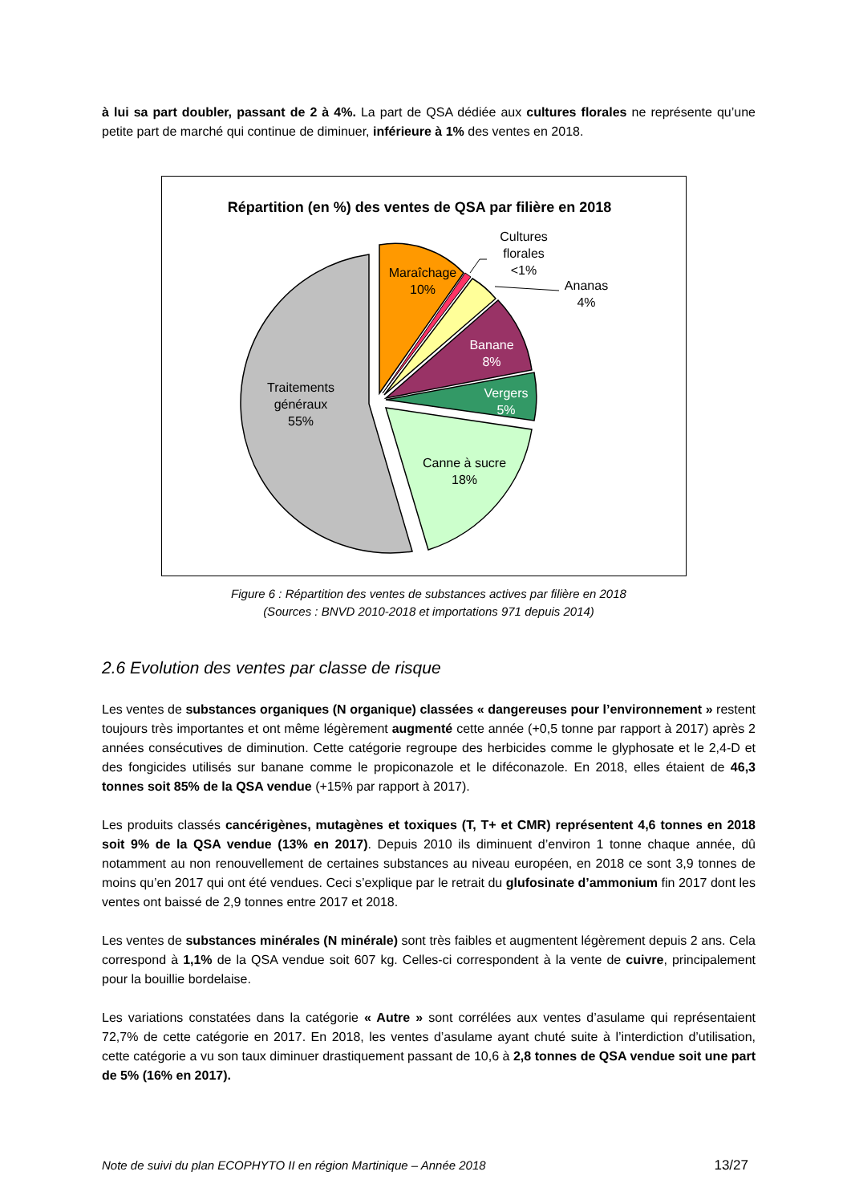à lui sa part doubler, passant de 2 à 4%. La part de QSA dédiée aux cultures florales ne représente qu’une petite part de marché qui continue de diminuer, inférieure à 1% des ventes en 2018.
Répartition (en %) des ventes de QSA par filière en 2018
Traitements
généraux
55%
Maraîchage
10%
Cultures
florales
<1%
Ananas
4%
Banane
8%
Vergers
5%
Canne à sucre
18%
Figure 6 : Répartition des ventes de substances actives par filière en 2018
(Sources : BNVD 2010-2018 et importations 971 depuis 2014)
2.6 Evolution des ventes par classe de risque
Les ventes de substances organiques (N organique) classées « dangereuses pour l’environnement » restent toujours très importantes et ont même légèrement augmenté cette année (+0,5 tonne par rapport à 2017) après 2 années consécutives de diminution. Cette catégorie regroupe des herbicides comme le glyphosate et le 2,4-D et des fongicides utilisés sur banane comme le propiconazole et le diféconazole. En 2018, elles étaient de 46,3 tonnes soit 85% de la QSA vendue (+15% par rapport à 2017).
Les produits classés cancérigènes, mutagènes et toxiques (T, T+ et CMR) représentent 4,6 tonnes en 2018 soit 9% de la QSA vendue (13% en 2017). Depuis 2010 ils diminuent d’environ 1 tonne chaque année, dû notamment au non renouvellement de certaines substances au niveau européen, en 2018 ce sont 3,9 tonnes de moins qu’en 2017 qui ont été vendues. Ceci s’explique par le retrait du glufosinate d’ammonium fin 2017 dont les ventes ont baissé de 2,9 tonnes entre 2017 et 2018.
Les ventes de substances minérales (N minérale) sont très faibles et augmentent légèrement depuis 2 ans. Cela correspond à 1,1% de la QSA vendue soit 607 kg. Celles-ci correspondent à la vente de cuivre, principalement pour la bouillie bordelaise.
Les variations constatées dans la catégorie « Autre » sont corrélées aux ventes d’asulame qui représentaient 72,7% de cette catégorie en 2017. En 2018, les ventes d’asulame ayant chuté suite à l’interdiction d’utilisation, cette catégorie a vu son taux diminuer drastiquement passant de 10,6 à 2,8 tonnes de QSA vendue soit une part de 5% (16% en 2017).
Note de suivi du plan ECOPHYTO II en région Martinique – Année 2018 13/27